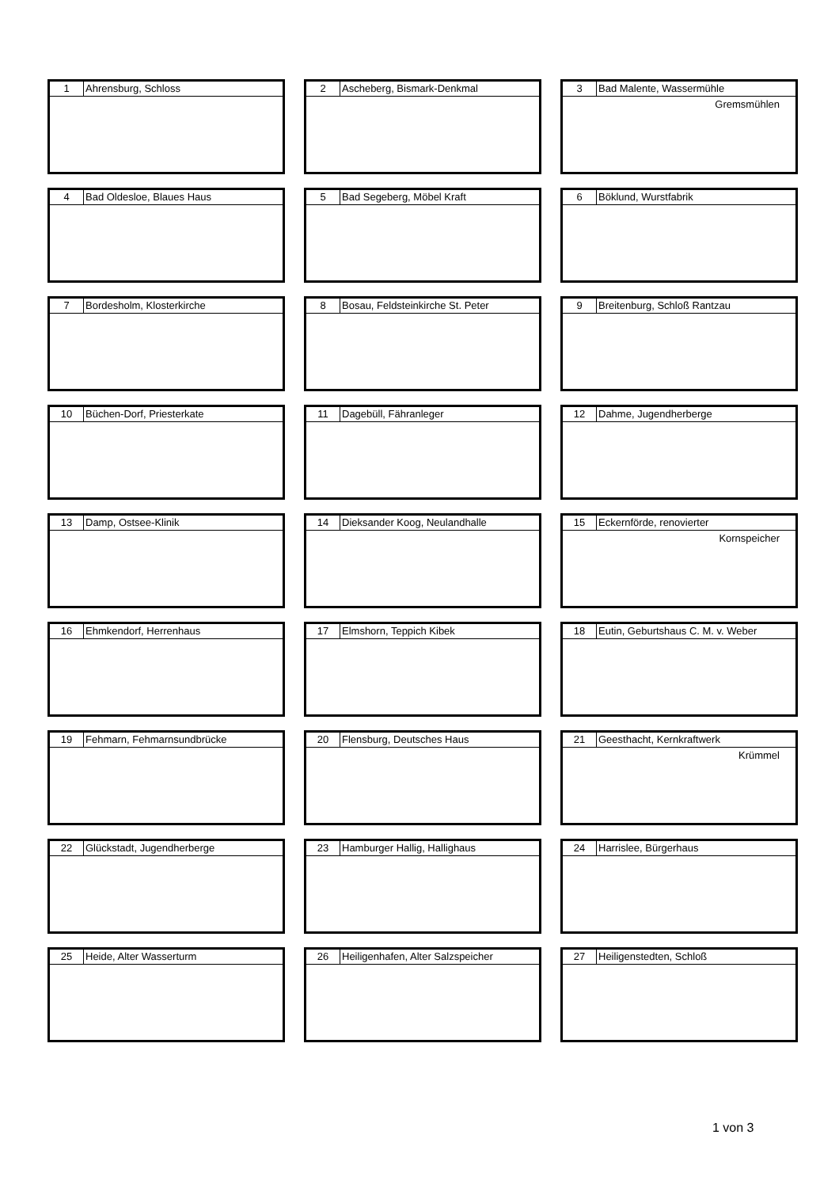| 1 | Ahrensburg, Schloss |
| 2 | Ascheberg, Bismark-Denkmal |
| 3 | Bad Malente, Wassermühle |
Gremsmühlen
| 4 | Bad Oldesloe, Blaues Haus |
| 5 | Bad Segeberg, Möbel Kraft |
| 6 | Böklund, Wurstfabrik |
| 7 | Bordesholm, Klosterkirche |
| 8 | Bosau, Feldsteinkirche St. Peter |
| 9 | Breitenburg, Schloß Rantzau |
| 10 | Büchen-Dorf, Priesterkate |
| 11 | Dagebüll, Fähranleger |
| 12 | Dahme, Jugendherberge |
| 13 | Damp, Ostsee-Klinik |
| 14 | Dieksander Koog, Neulandhalle |
| 15 | Eckernförde, renovierter |
Kornspeicher
| 16 | Ehmkendorf, Herrenhaus |
| 17 | Elmshorn, Teppich Kibek |
| 18 | Eutin, Geburtshaus C. M. v. Weber |
| 19 | Fehmarn, Fehmarnsundbrücke |
| 20 | Flensburg, Deutsches Haus |
| 21 | Geesthacht, Kernkraftwerk |
Krümmel
| 22 | Glückstadt, Jugendherberge |
| 23 | Hamburger Hallig, Hallighaus |
| 24 | Harrislee, Bürgerhaus |
| 25 | Heide, Alter Wasserturm |
| 26 | Heiligenhafen, Alter Salzspeicher |
| 27 | Heiligenstedten, Schloß |
1 von 3